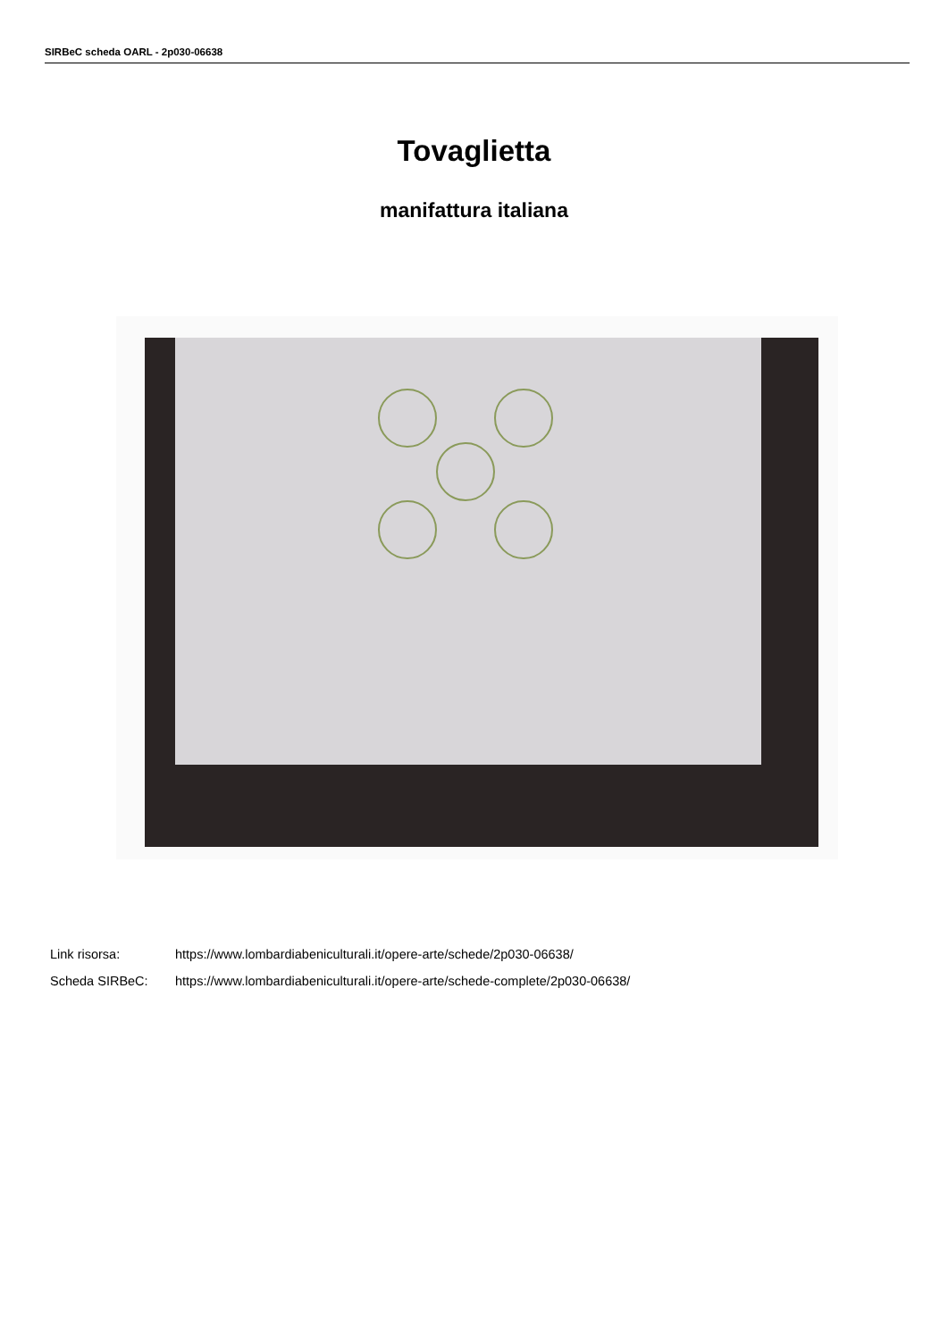SIRBeC scheda OARL - 2p030-06638
Tovaglietta
manifattura italiana
Link risorsa: https://www.lombardiabeniculturali.it/opere-arte/schede/2p030-06638/
Scheda SIRBeC: https://www.lombardiabeniculturali.it/opere-arte/schede-complete/2p030-06638/